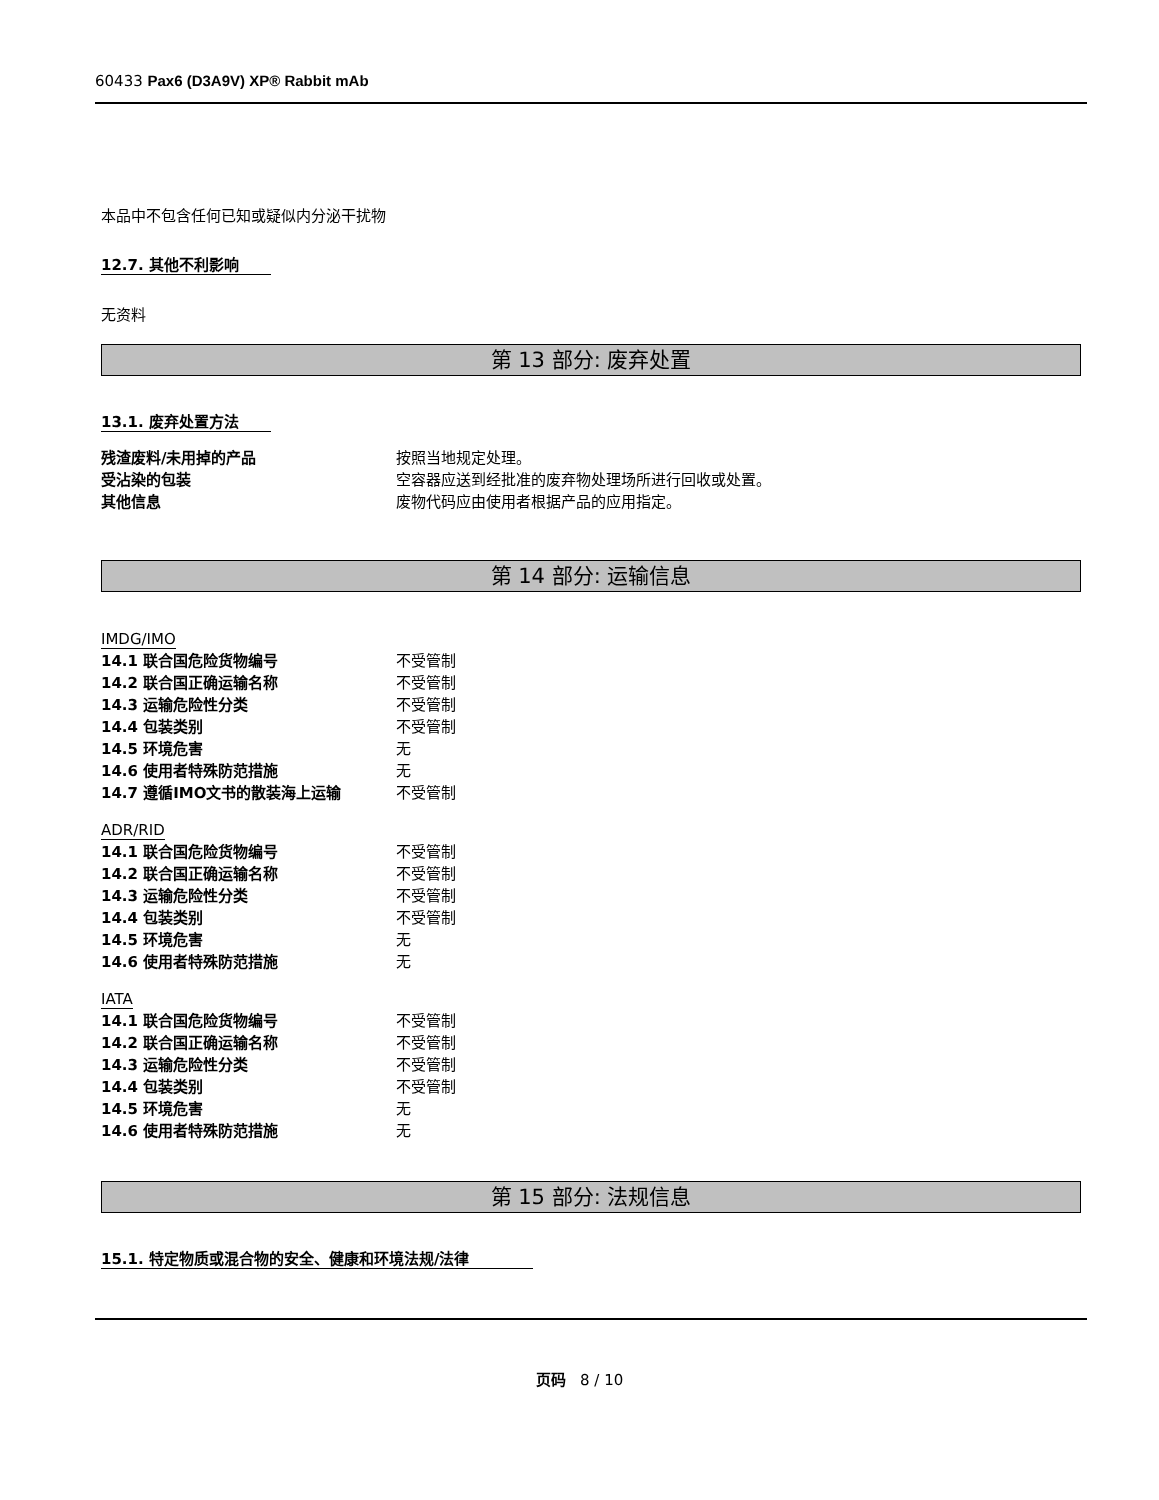60433 Pax6 (D3A9V) XP® Rabbit mAb
本品中不包含任何已知或疑似内分泌干扰物
12.7. 其他不利影响
无资料
第 13 部分: 废弃处置
13.1. 废弃处置方法
| 残渣废料/未用掉的产品 | 按照当地规定处理。 |
| 受沾染的包装 | 空容器应送到经批准的废弃物处理场所进行回收或处置。 |
| 其他信息 | 废物代码应由使用者根据产品的应用指定。 |
第 14 部分: 运输信息
IMDG/IMO
| 14.1 联合国危险货物编号 | 不受管制 |
| 14.2 联合国正确运输名称 | 不受管制 |
| 14.3 运输危险性分类 | 不受管制 |
| 14.4 包装类别 | 不受管制 |
| 14.5 环境危害 | 无 |
| 14.6 使用者特殊防范措施 | 无 |
| 14.7 遵循IMO文书的散装海上运输 | 不受管制 |
ADR/RID
| 14.1 联合国危险货物编号 | 不受管制 |
| 14.2 联合国正确运输名称 | 不受管制 |
| 14.3 运输危险性分类 | 不受管制 |
| 14.4 包装类别 | 不受管制 |
| 14.5 环境危害 | 无 |
| 14.6 使用者特殊防范措施 | 无 |
IATA
| 14.1 联合国危险货物编号 | 不受管制 |
| 14.2 联合国正确运输名称 | 不受管制 |
| 14.3 运输危险性分类 | 不受管制 |
| 14.4 包装类别 | 不受管制 |
| 14.5 环境危害 | 无 |
| 14.6 使用者特殊防范措施 | 无 |
第 15 部分: 法规信息
15.1. 特定物质或混合物的安全、健康和环境法规/法律
页码 8 / 10